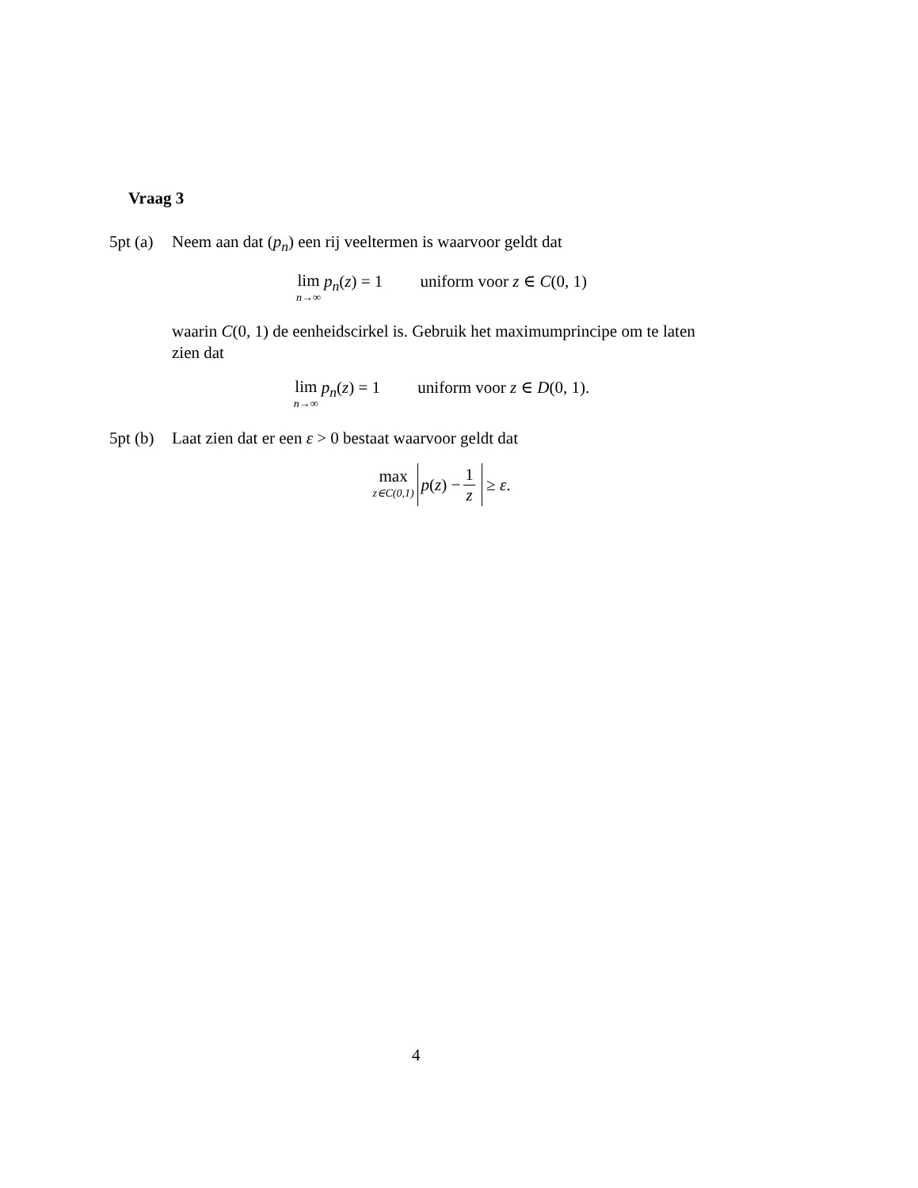Vraag 3
5pt (a) Neem aan dat (p<sub>n</sub>) een rij veeltermen is waarvoor geldt dat
lim n→∞ p<sub>n</sub>(z) = 1 uniform voor z ∈ C(0, 1)
waarin C(0, 1) de eenheidscirkel is. Gebruik het maximumprincipe om te laten zien dat
lim n→∞ p<sub>n</sub>(z) = 1 uniform voor z ∈ D(0, 1).
5pt (b) Laat zien dat er een ε > 0 bestaat waarvoor geldt dat
max z∈C(0,1) p (z) − 1 z ≥ ε.
4